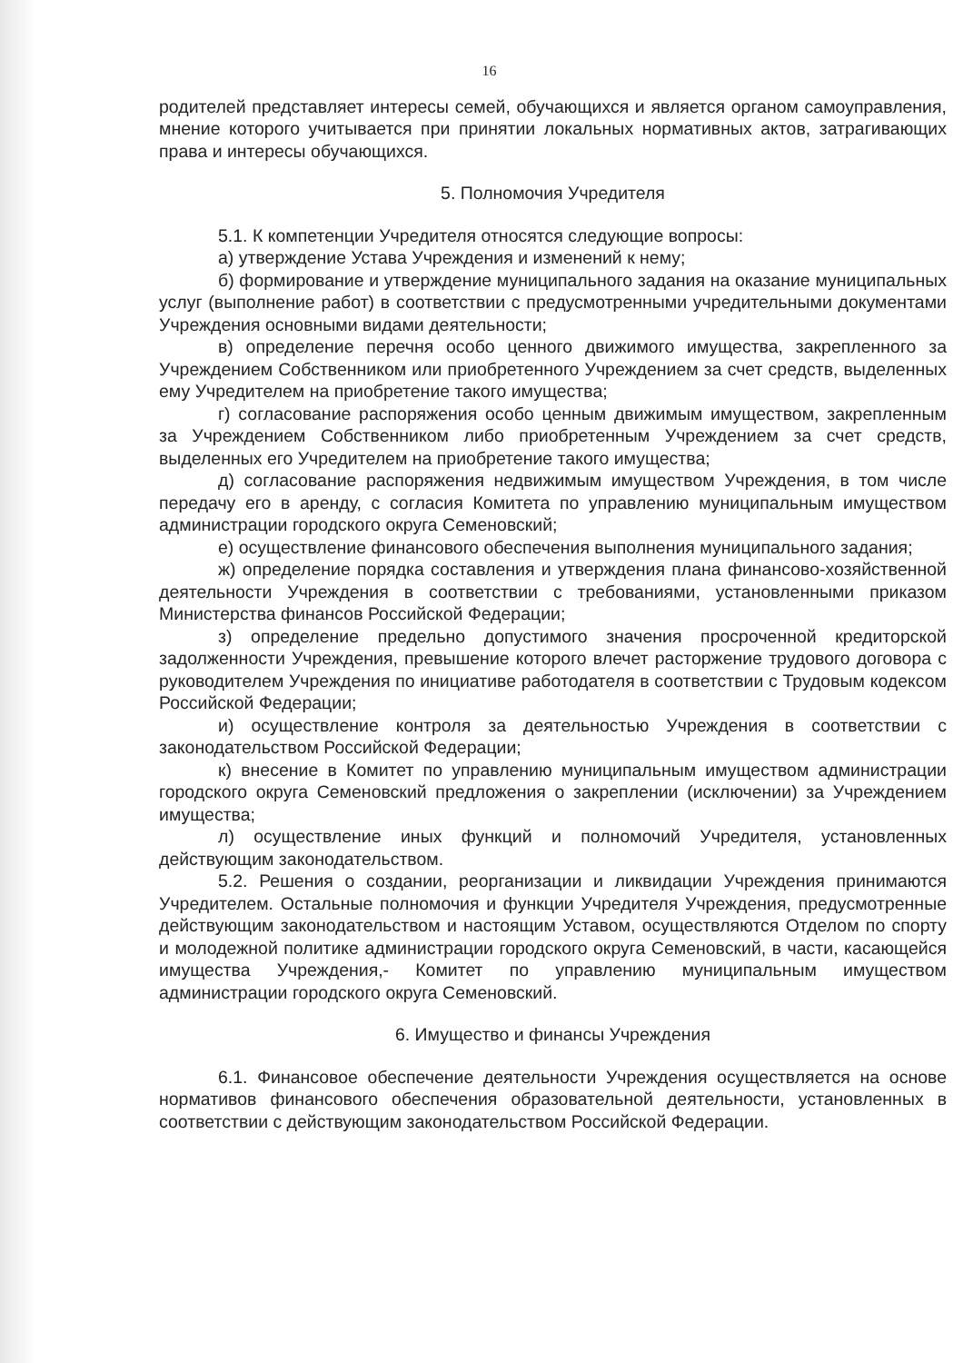16
родителей представляет интересы семей, обучающихся и является органом самоуправления, мнение которого учитывается при принятии локальных нормативных актов, затрагивающих права и интересы обучающихся.
5. Полномочия Учредителя
5.1. К компетенции Учредителя относятся следующие вопросы:
а) утверждение Устава Учреждения и изменений к нему;
б) формирование и утверждение муниципального задания на оказание муниципальных услуг (выполнение работ) в соответствии с предусмотренными учредительными документами Учреждения основными видами деятельности;
в) определение перечня особо ценного движимого имущества, закрепленного за Учреждением Собственником или приобретенного Учреждением за счет средств, выделенных ему Учредителем на приобретение такого имущества;
г) согласование распоряжения особо ценным движимым имуществом, закрепленным за Учреждением Собственником либо приобретенным Учреждением за счет средств, выделенных его Учредителем на приобретение такого имущества;
д) согласование распоряжения недвижимым имуществом Учреждения, в том числе передачу его в аренду, с согласия Комитета по управлению муниципальным имуществом администрации городского округа Семеновский;
е) осуществление финансового обеспечения выполнения муниципального задания;
ж) определение порядка составления и утверждения плана финансово-хозяйственной деятельности Учреждения в соответствии с требованиями, установленными приказом Министерства финансов Российской Федерации;
з) определение предельно допустимого значения просроченной кредиторской задолженности Учреждения, превышение которого влечет расторжение трудового договора с руководителем Учреждения по инициативе работодателя в соответствии с Трудовым кодексом Российской Федерации;
и) осуществление контроля за деятельностью Учреждения в соответствии с законодательством Российской Федерации;
к) внесение в Комитет по управлению муниципальным имуществом администрации городского округа Семеновский предложения о закреплении (исключении) за Учреждением имущества;
л) осуществление иных функций и полномочий Учредителя, установленных действующим законодательством.
5.2. Решения о создании, реорганизации и ликвидации Учреждения принимаются Учредителем. Остальные полномочия и функции Учредителя Учреждения, предусмотренные действующим законодательством и настоящим Уставом, осуществляются Отделом по спорту и молодежной политике администрации городского округа Семеновский, в части, касающейся имущества Учреждения,- Комитет по управлению муниципальным имуществом администрации городского округа Семеновский.
6. Имущество и финансы Учреждения
6.1. Финансовое обеспечение деятельности Учреждения осуществляется на основе нормативов финансового обеспечения образовательной деятельности, установленных в соответствии с действующим законодательством Российской Федерации.